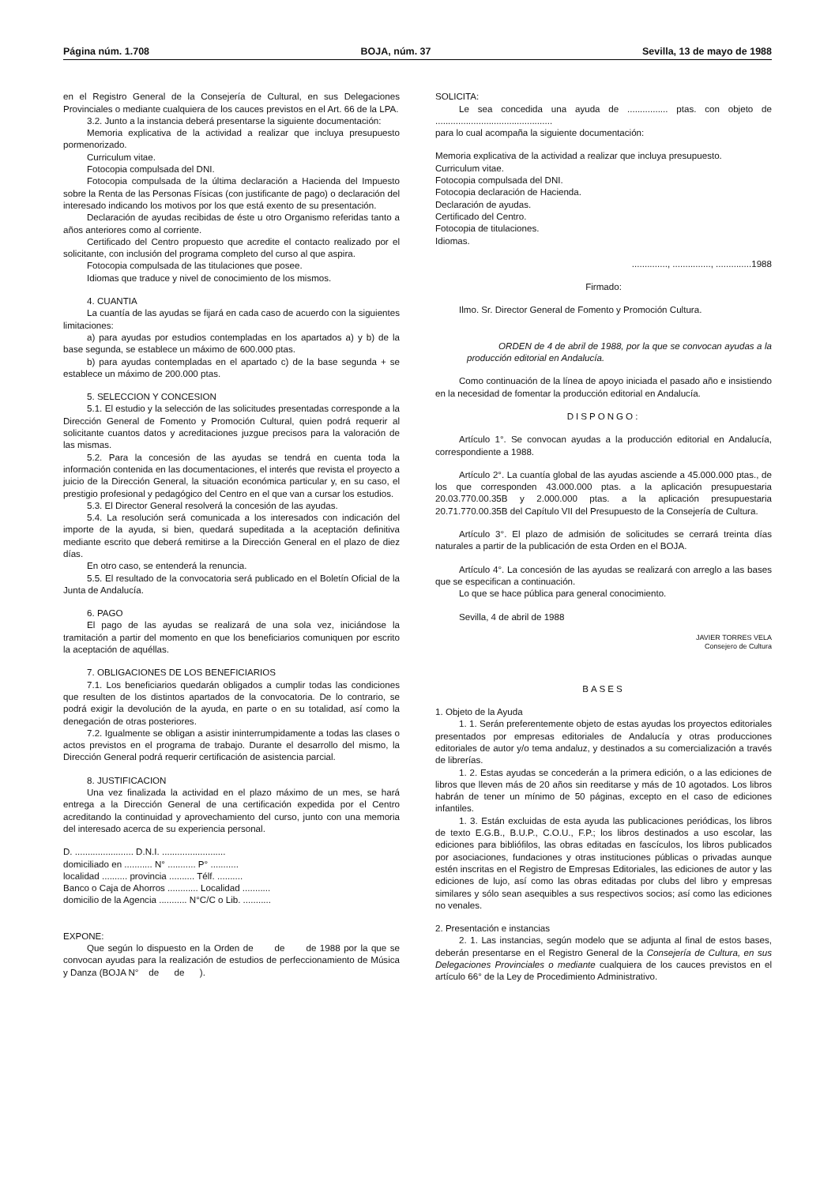Página núm. 1.708 BOJA, núm. 37 Sevilla, 13 de mayo de 1988
en el Registro General de la Consejería de Cultural, en sus Delegaciones Provinciales o mediante cualquiera de los cauces previstos en el Art. 66 de la LPA.
3.2. Junto a la instancia deberá presentarse la siguiente documentación:
Memoria explicativa de la actividad a realizar que incluya presupuesto pormenorizado.
Curriculum vitae.
Fotocopia compulsada del DNI.
Fotocopia compulsada de la última declaración a Hacienda del Impuesto sobre la Renta de las Personas Físicas (con justificante de pago) o declaración del interesado indicando los motivos por los que está exento de su presentación.
Declaración de ayudas recibidas de éste u otro Organismo referidas tanto a años anteriores como al corriente.
Certificado del Centro propuesto que acredite el contacto realizado por el solicitante, con inclusión del programa completo del curso al que aspira.
Fotocopia compulsada de las titulaciones que posee.
Idiomas que traduce y nivel de conocimiento de los mismos.
4. CUANTIA
La cuantía de las ayudas se fijará en cada caso de acuerdo con la siguientes limitaciones:
a) para ayudas por estudios contempladas en los apartados a) y b) de la base segunda, se establece un máximo de 600.000 ptas.
b) para ayudas contempladas en el apartado c) de la base segunda + se establece un máximo de 200.000 ptas.
5. SELECCION Y CONCESION
5.1. El estudio y la selección de las solicitudes presentadas corresponde a la Dirección General de Fomento y Promoción Cultural, quien podrá requerir al solicitante cuantos datos y acreditaciones juzgue precisos para la valoración de las mismas.
5.2. Para la concesión de las ayudas se tendrá en cuenta toda la información contenida en las documentaciones, el interés que revista el proyecto a juicio de la Dirección General, la situación económica particular y, en su caso, el prestigio profesional y pedagógico del Centro en el que van a cursar los estudios.
5.3. El Director General resolverá la concesión de las ayudas.
5.4. La resolución será comunicada a los interesados con indicación del importe de la ayuda, si bien, quedará supeditada a la aceptación definitiva mediante escrito que deberá remitirse a la Dirección General en el plazo de diez días.
En otro caso, se entenderá la renuncia.
5.5. El resultado de la convocatoria será publicado en el Boletín Oficial de la Junta de Andalucía.
6. PAGO
El pago de las ayudas se realizará de una sola vez, iniciándose la tramitación a partir del momento en que los beneficiarios comuniquen por escrito la aceptación de aquéllas.
7. OBLIGACIONES DE LOS BENEFICIARIOS
7.1. Los beneficiarios quedarán obligados a cumplir todas las condiciones que resulten de los distintos apartados de la convocatoria. De lo contrario, se podrá exigir la devolución de la ayuda, en parte o en su totalidad, así como la denegación de otras posteriores.
7.2. Igualmente se obligan a asistir ininterrumpidamente a todas las clases o actos previstos en el programa de trabajo. Durante el desarrollo del mismo, la Dirección General podrá requerir certificación de asistencia parcial.
8. JUSTIFICACION
Una vez finalizada la actividad en el plazo máximo de un mes, se hará entrega a la Dirección General de una certificación expedida por el Centro acreditando la continuidad y aprovechamiento del curso, junto con una memoria del interesado acerca de su experiencia personal.
D. ....................... D.N.I. .........................
domiciliado en ........... N° ........... P° ...........
localidad .......... provincia .......... Télf. ..........
Banco o Caja de Ahorros ............ Localidad ...........
domicilio de la Agencia ........... N°C/C o Lib. ...........
EXPONE:
Que según lo dispuesto en la Orden de de de 1988 por la que se convocan ayudas para la realización de estudios de perfeccionamiento de Música y Danza (BOJA N° de de ).
SOLICITA:
Le sea concedida una ayuda de ................ ptas. con objeto de ..............................................
para lo cual acompaña la siguiente documentación:
Memoria explicativa de la actividad a realizar que incluya presupuesto.
Curriculum vitae.
Fotocopia compulsada del DNI.
Fotocopia declaración de Hacienda.
Declaración de ayudas.
Certificado del Centro.
Fotocopia de titulaciones.
Idiomas.
.............., ..............., ..............1988
Firmado:
Ilmo. Sr. Director General de Fomento y Promoción Cultura.
ORDEN de 4 de abril de 1988, por la que se convocan ayudas a la producción editorial en Andalucía.
Como continuación de la línea de apoyo iniciada el pasado año e insistiendo en la necesidad de fomentar la producción editorial en Andalucía.
DISPONGO:
Artículo 1°. Se convocan ayudas a la producción editorial en Andalucía, correspondiente a 1988.
Artículo 2°. La cuantía global de las ayudas asciende a 45.000.000 ptas., de los que corresponden 43.000.000 ptas. a la aplicación presupuestaria 20.03.770.00.35B y 2.000.000 ptas. a la aplicación presupuestaria 20.71.770.00.35B del Capítulo VII del Presupuesto de la Consejería de Cultura.
Artículo 3°. El plazo de admisión de solicitudes se cerrará treinta días naturales a partir de la publicación de esta Orden en el BOJA.
Artículo 4°. La concesión de las ayudas se realizará con arreglo a las bases que se especifican a continuación.
Lo que se hace pública para general conocimiento.
Sevilla, 4 de abril de 1988
JAVIER TORRES VELA
Consejero de Cultura
BASES
1. Objeto de la Ayuda
1. 1. Serán preferentemente objeto de estas ayudas los proyectos editoriales presentados por empresas editoriales de Andalucía y otras producciones editoriales de autor y/o tema andaluz, y destinados a su comercialización a través de librerías.
1. 2. Estas ayudas se concederán a la primera edición, o a las ediciones de libros que lleven más de 20 años sin reeditarse y más de 10 agotados. Los libros habrán de tener un mínimo de 50 páginas, excepto en el caso de ediciones infantiles.
1. 3. Están excluidas de esta ayuda las publicaciones periódicas, los libros de texto E.G.B., B.U.P., C.O.U., F.P.; los libros destinados a uso escolar, las ediciones para bibliófilos, las obras editadas en fascículos, los libros publicados por asociaciones, fundaciones y otras instituciones públicas o privadas aunque estén inscritas en el Registro de Empresas Editoriales, las ediciones de autor y las ediciones de lujo, así como las obras editadas por clubs del libro y empresas similares y sólo sean asequibles a sus respectivos socios; así como las ediciones no venales.
2. Presentación e instancias
2. 1. Las instancias, según modelo que se adjunta al final de estos bases, deberán presentarse en el Registro General de la Consejería de Cultura, en sus Delegaciones Provinciales o mediante cualquiera de los cauces previstos en el artículo 66° de la Ley de Procedimiento Administrativo.